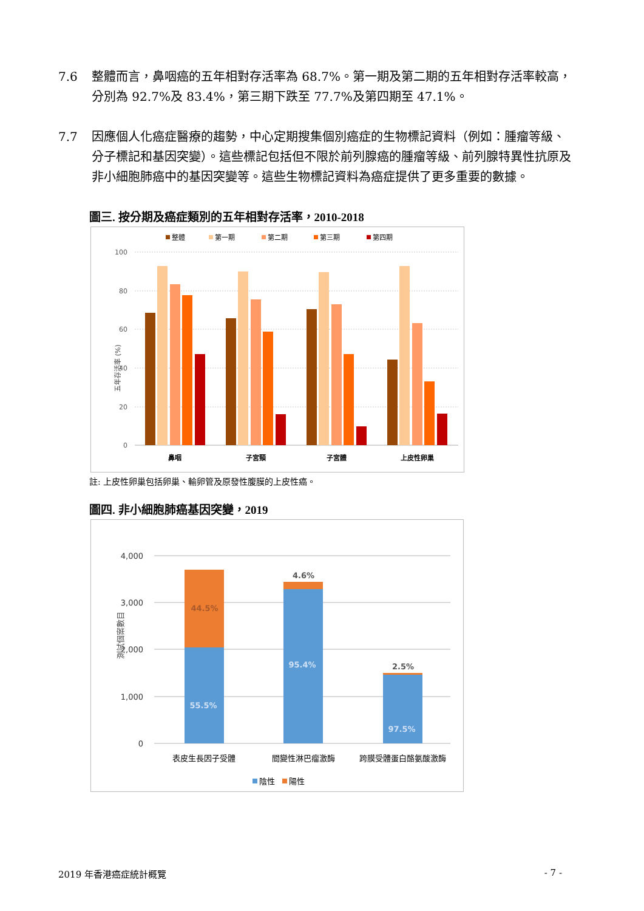7.6 整體而言，鼻咽癌的五年相對存活率為 68.7%。第一期及第二期的五年相對存活率較高，分別為 92.7%及 83.4%，第三期下跌至 77.7%及第四期至 47.1%。
7.7 因應個人化癌症醫療的趨勢，中心定期搜集個別癌症的生物標記資料（例如：腫瘤等級、分子標記和基因突變）。這些標記包括但不限於前列腺癌的腫瘤等級、前列腺特異性抗原及非小細胞肺癌中的基因突變等。這些生物標記資料為癌症提供了更多重要的數據。
圖三. 按分期及癌症類別的五年相對存活率，2010-2018
整體
第一期
第二期
第三期
第四期
100
80
60
40
20
0
五年存活率 (%)
鼻咽
子宮頸
子宮體
上皮性卵巢
註: 上皮性卵巢包括卵巢、輸卵管及原發性腹膜的上皮性癌。
圖四. 非小細胞肺癌基因突變，2019
4,000
3,000
2,000
1,000
0
測試個案數目
44.5%
55.5%
4.6%
95.4%
2.5%
97.5%
表皮生長因子受體
間變性淋巴瘤激酶
跨膜受體蛋白酪氨酸激酶
陰性
陽性
2019 年香港癌症統計概覽 - 7 -